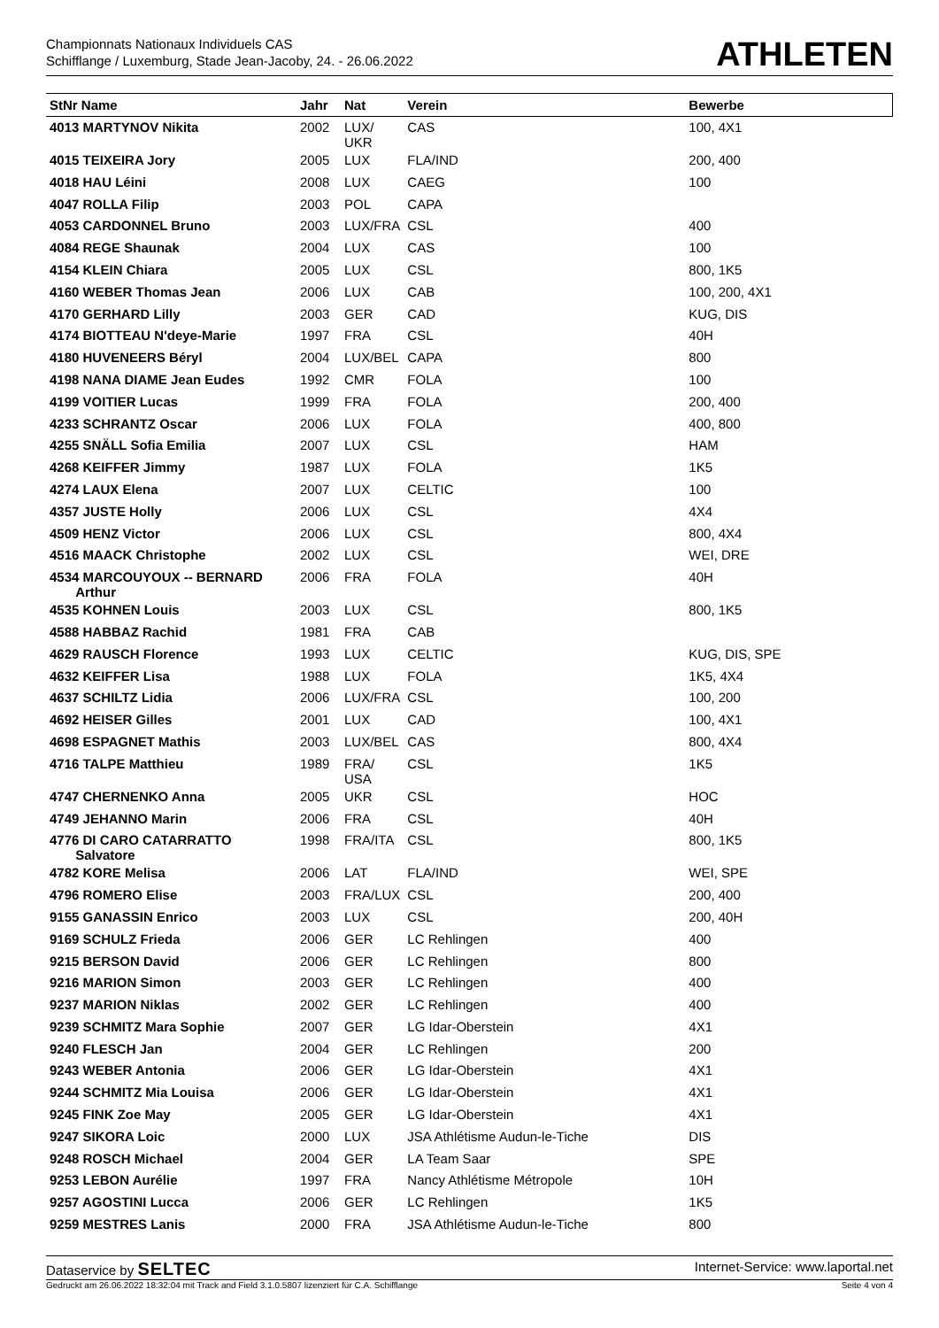Championnats Nationaux Individuels CAS
Schifflange / Luxemburg, Stade Jean-Jacoby, 24. - 26.06.2022
ATHLETEN
| StNr Name | Jahr | Nat | Verein | Bewerbe |
| --- | --- | --- | --- | --- |
| 4013 MARTYNOV Nikita | 2002 | LUX/ UKR | CAS | 100, 4X1 |
| 4015 TEIXEIRA Jory | 2005 | LUX | FLA/IND | 200, 400 |
| 4018 HAU Léini | 2008 | LUX | CAEG | 100 |
| 4047 ROLLA Filip | 2003 | POL | CAPA | |
| 4053 CARDONNEL Bruno | 2003 | LUX/FRA | CSL | 400 |
| 4084 REGE Shaunak | 2004 | LUX | CAS | 100 |
| 4154 KLEIN Chiara | 2005 | LUX | CSL | 800, 1K5 |
| 4160 WEBER Thomas Jean | 2006 | LUX | CAB | 100, 200, 4X1 |
| 4170 GERHARD Lilly | 2003 | GER | CAD | KUG, DIS |
| 4174 BIOTTEAU N'deye-Marie | 1997 | FRA | CSL | 40H |
| 4180 HUVENEERS Béryl | 2004 | LUX/BEL | CAPA | 800 |
| 4198 NANA DIAME Jean Eudes | 1992 | CMR | FOLA | 100 |
| 4199 VOITIER Lucas | 1999 | FRA | FOLA | 200, 400 |
| 4233 SCHRANTZ Oscar | 2006 | LUX | FOLA | 400, 800 |
| 4255 SNÄLL Sofia Emilia | 2007 | LUX | CSL | HAM |
| 4268 KEIFFER Jimmy | 1987 | LUX | FOLA | 1K5 |
| 4274 LAUX Elena | 2007 | LUX | CELTIC | 100 |
| 4357 JUSTE Holly | 2006 | LUX | CSL | 4X4 |
| 4509 HENZ Victor | 2006 | LUX | CSL | 800, 4X4 |
| 4516 MAACK Christophe | 2002 | LUX | CSL | WEI, DRE |
| 4534 MARCOUYOUX -- BERNARD Arthur | 2006 | FRA | FOLA | 40H |
| 4535 KOHNEN Louis | 2003 | LUX | CSL | 800, 1K5 |
| 4588 HABBAZ Rachid | 1981 | FRA | CAB | |
| 4629 RAUSCH Florence | 1993 | LUX | CELTIC | KUG, DIS, SPE |
| 4632 KEIFFER Lisa | 1988 | LUX | FOLA | 1K5, 4X4 |
| 4637 SCHILTZ Lidia | 2006 | LUX/FRA | CSL | 100, 200 |
| 4692 HEISER Gilles | 2001 | LUX | CAD | 100, 4X1 |
| 4698 ESPAGNET Mathis | 2003 | LUX/BEL | CAS | 800, 4X4 |
| 4716 TALPE Matthieu | 1989 | FRA/ USA | CSL | 1K5 |
| 4747 CHERNENKO Anna | 2005 | UKR | CSL | HOC |
| 4749 JEHANNO Marin | 2006 | FRA | CSL | 40H |
| 4776 DI CARO CATARRATTO Salvatore | 1998 | FRA/ITA | CSL | 800, 1K5 |
| 4782 KORE Melisa | 2006 | LAT | FLA/IND | WEI, SPE |
| 4796 ROMERO Elise | 2003 | FRA/LUX | CSL | 200, 400 |
| 9155 GANASSIN Enrico | 2003 | LUX | CSL | 200, 40H |
| 9169 SCHULZ Frieda | 2006 | GER | LC Rehlingen | 400 |
| 9215 BERSON David | 2006 | GER | LC Rehlingen | 800 |
| 9216 MARION Simon | 2003 | GER | LC Rehlingen | 400 |
| 9237 MARION Niklas | 2002 | GER | LC Rehlingen | 400 |
| 9239 SCHMITZ Mara Sophie | 2007 | GER | LG Idar-Oberstein | 4X1 |
| 9240 FLESCH Jan | 2004 | GER | LC Rehlingen | 200 |
| 9243 WEBER Antonia | 2006 | GER | LG Idar-Oberstein | 4X1 |
| 9244 SCHMITZ Mia Louisa | 2006 | GER | LG Idar-Oberstein | 4X1 |
| 9245 FINK Zoe May | 2005 | GER | LG Idar-Oberstein | 4X1 |
| 9247 SIKORA Loic | 2000 | LUX | JSA Athlétisme Audun-le-Tiche | DIS |
| 9248 ROSCH Michael | 2004 | GER | LA Team Saar | SPE |
| 9253 LEBON Aurélie | 1997 | FRA | Nancy Athlétisme Métropole | 10H |
| 9257 AGOSTINI Lucca | 2006 | GER | LC Rehlingen | 1K5 |
| 9259 MESTRES Lanis | 2000 | FRA | JSA Athlétisme Audun-le-Tiche | 800 |
Dataservice by SELTEC Internet-Service: www.laportal.net
Gedruckt am 26.06.2022 18:32:04 mit Track and Field 3.1.0.5807 lizenziert für C.A. Schifflange Seite 4 von 4